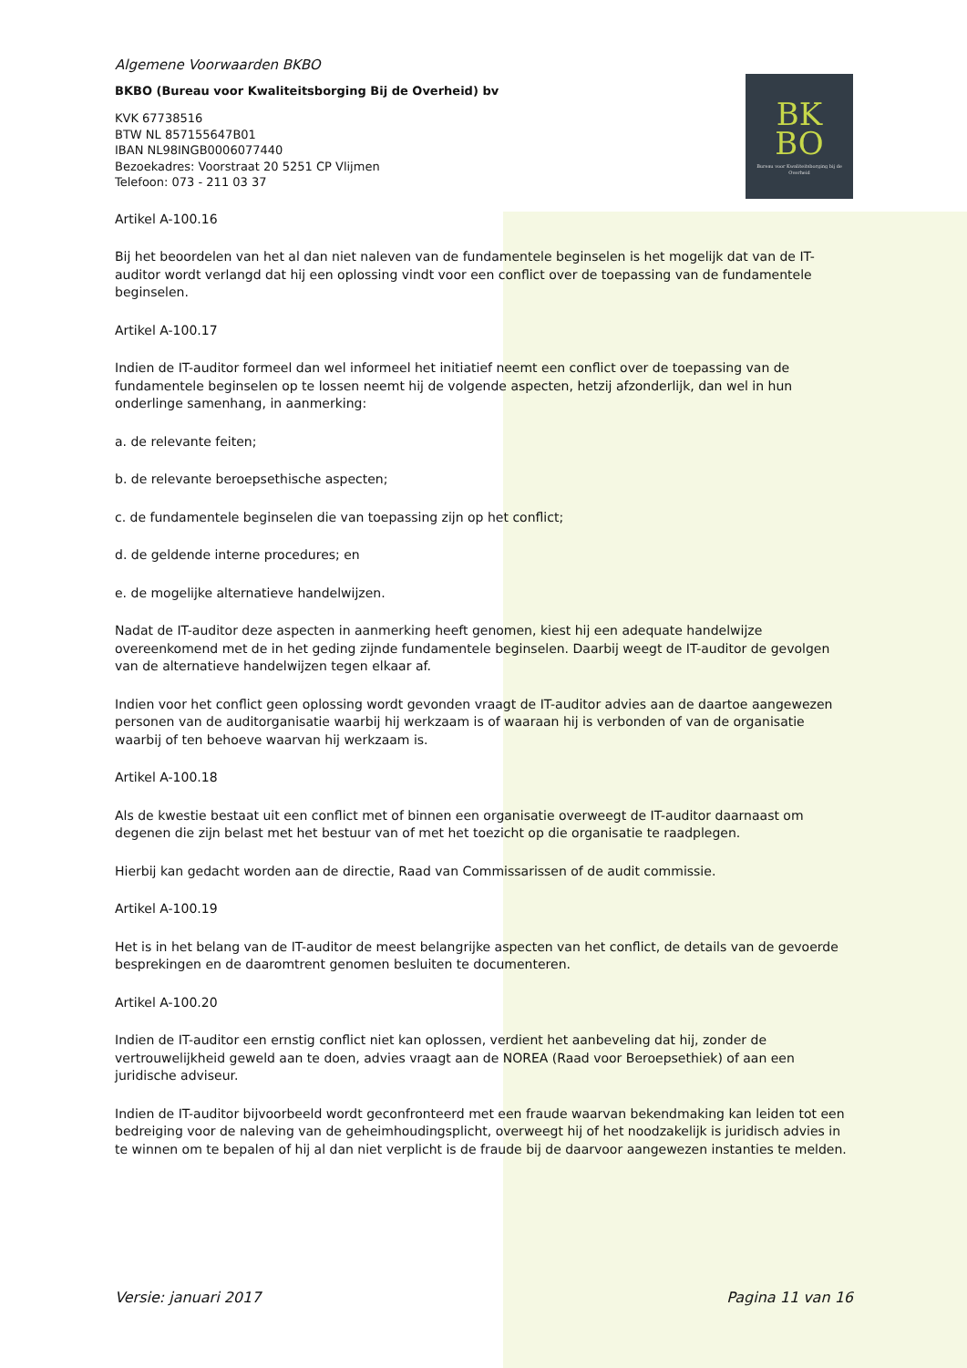BK
BO
Bureau voor Kwaliteitsborging bij de Overheid
Algemene Voorwaarden BKBO
BKBO (Bureau voor Kwaliteitsborging Bij de Overheid) bv
KVK 67738516
BTW NL 857155647B01
IBAN NL98INGB0006077440
Bezoekadres: Voorstraat 20 5251 CP Vlijmen
Telefoon: 073 - 211 03 37
Artikel A-100.16
Bij het beoordelen van het al dan niet naleven van de fundamentele beginselen is het mogelijk dat van de IT-auditor wordt verlangd dat hij een oplossing vindt voor een conflict over de toepassing van de fundamentele beginselen.
Artikel A-100.17
Indien de IT-auditor formeel dan wel informeel het initiatief neemt een conflict over de toepassing van de fundamentele beginselen op te lossen neemt hij de volgende aspecten, hetzij afzonderlijk, dan wel in hun onderlinge samenhang, in aanmerking:
a. de relevante feiten;
b. de relevante beroepsethische aspecten;
c. de fundamentele beginselen die van toepassing zijn op het conflict;
d. de geldende interne procedures; en
e. de mogelijke alternatieve handelwijzen.
Nadat de IT-auditor deze aspecten in aanmerking heeft genomen, kiest hij een adequate handelwijze overeenkomend met de in het geding zijnde fundamentele beginselen. Daarbij weegt de IT-auditor de gevolgen van de alternatieve handelwijzen tegen elkaar af.
Indien voor het conflict geen oplossing wordt gevonden vraagt de IT-auditor advies aan de daartoe aangewezen personen van de auditorganisatie waarbij hij werkzaam is of waaraan hij is verbonden of van de organisatie waarbij of ten behoeve waarvan hij werkzaam is.
Artikel A-100.18
Als de kwestie bestaat uit een conflict met of binnen een organisatie overweegt de IT-auditor daarnaast om degenen die zijn belast met het bestuur van of met het toezicht op die organisatie te raadplegen.
Hierbij kan gedacht worden aan de directie, Raad van Commissarissen of de audit commissie.
Artikel A-100.19
Het is in het belang van de IT-auditor de meest belangrijke aspecten van het conflict, de details van de gevoerde besprekingen en de daaromtrent genomen besluiten te documenteren.
Artikel A-100.20
Indien de IT-auditor een ernstig conflict niet kan oplossen, verdient het aanbeveling dat hij, zonder de vertrouwelijkheid geweld aan te doen, advies vraagt aan de NOREA (Raad voor Beroepsethiek) of aan een juridische adviseur.
Indien de IT-auditor bijvoorbeeld wordt geconfronteerd met een fraude waarvan bekendmaking kan leiden tot een bedreiging voor de naleving van de geheimhoudingsplicht, overweegt hij of het noodzakelijk is juridisch advies in te winnen om te bepalen of hij al dan niet verplicht is de fraude bij de daarvoor aangewezen instanties te melden.
Versie: januari 2017 Pagina 11 van 16